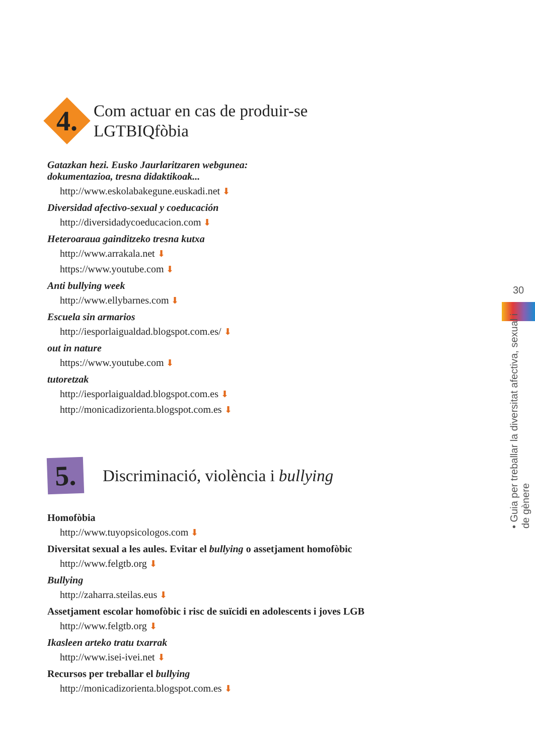4.
Com actuar en cas de produir-se
LGTBIQfòbia
Gatazkan hezi. Eusko Jaurlaritzaren webgunea:
dokumentazioa, tresna didaktikoak...
http://www.eskolabakegune.euskadi.net ⬇
Diversidad afectivo-sexual y coeducación
http://diversidadycoeducacion.com ⬇
Heteroaraua gainditzeko tresna kutxa
http://www.arrakala.net ⬇
https://www.youtube.com ⬇
Anti bullying week
http://www.ellybarnes.com ⬇
Escuela sin armarios
http://iesporlaigualdad.blogspot.com.es/ ⬇
out in nature
https://www.youtube.com ⬇
tutoretzak
http://iesporlaigualdad.blogspot.com.es ⬇
http://monicadizorienta.blogspot.com.es ⬇
5.
Discriminació, violència i bullying
Homofòbia
http://www.tuyopsicologos.com ⬇
Diversitat sexual a les aules. Evitar el bullying o assetjament homofòbic
http://www.felgtb.org ⬇
Bullying
http://zaharra.steilas.eus ⬇
Assetjament escolar homofòbic i risc de suïcidi en adolescents i joves LGB
http://www.felgtb.org ⬇
Ikasleen arteko tratu txarrak
http://www.isei-ivei.net ⬇
Recursos per treballar el bullying
http://monicadizorienta.blogspot.com.es ⬇
30
• Guia per treballar la diversitat afectiva, sexual i de gènere